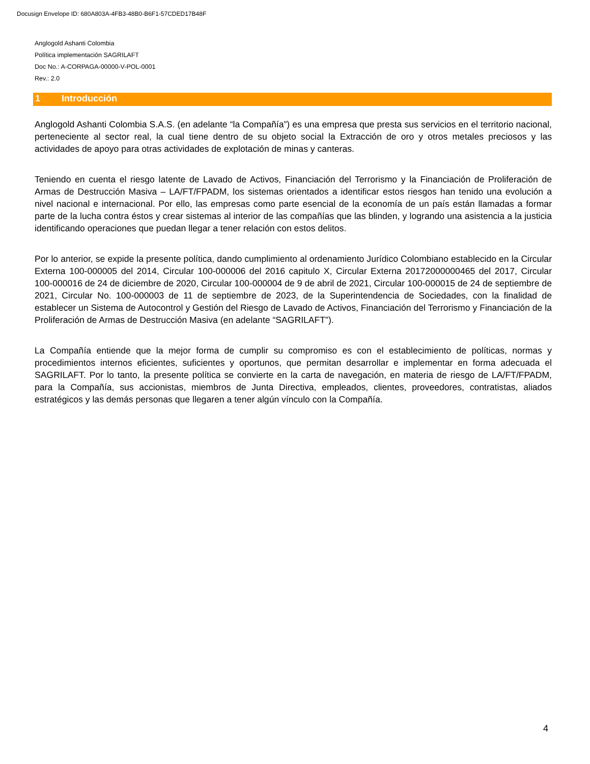Docusign Envelope ID: 680A803A-4FB3-48B0-B6F1-57CDED17B48F
Anglogold Ashanti Colombia
Política implementación SAGRILAFT
Doc No.: A-CORPAGA-00000-V-POL-0001
Rev.: 2.0
1 Introducción
Anglogold Ashanti Colombia S.A.S. (en adelante “la Compañía”) es una empresa que presta sus servicios en el territorio nacional, perteneciente al sector real, la cual tiene dentro de su objeto social la Extracción de oro y otros metales preciosos y las actividades de apoyo para otras actividades de explotación de minas y canteras.
Teniendo en cuenta el riesgo latente de Lavado de Activos, Financiación del Terrorismo y la Financiación de Proliferación de Armas de Destrucción Masiva – LA/FT/FPADM, los sistemas orientados a identificar estos riesgos han tenido una evolución a nivel nacional e internacional. Por ello, las empresas como parte esencial de la economía de un país están llamadas a formar parte de la lucha contra éstos y crear sistemas al interior de las compañías que las blinden, y logrando una asistencia a la justicia identificando operaciones que puedan llegar a tener relación con estos delitos.
Por lo anterior, se expide la presente política, dando cumplimiento al ordenamiento Jurídico Colombiano establecido en la Circular Externa 100-000005 del 2014, Circular 100-000006 del 2016 capitulo X, Circular Externa 20172000000465 del 2017, Circular 100-000016 de 24 de diciembre de 2020, Circular 100-000004 de 9 de abril de 2021, Circular 100-000015 de 24 de septiembre de 2021, Circular No. 100-000003 de 11 de septiembre de 2023, de la Superintendencia de Sociedades, con la finalidad de establecer un Sistema de Autocontrol y Gestión del Riesgo de Lavado de Activos, Financiación del Terrorismo y Financiación de la Proliferación de Armas de Destrucción Masiva (en adelante “SAGRILAFT”).
La Compañía entiende que la mejor forma de cumplir su compromiso es con el establecimiento de políticas, normas y procedimientos internos eficientes, suficientes y oportunos, que permitan desarrollar e implementar en forma adecuada el SAGRILAFT. Por lo tanto, la presente política se convierte en la carta de navegación, en materia de riesgo de LA/FT/FPADM, para la Compañía, sus accionistas, miembros de Junta Directiva, empleados, clientes, proveedores, contratistas, aliados estratégicos y las demás personas que llegaren a tener algún vínculo con la Compañía.
4